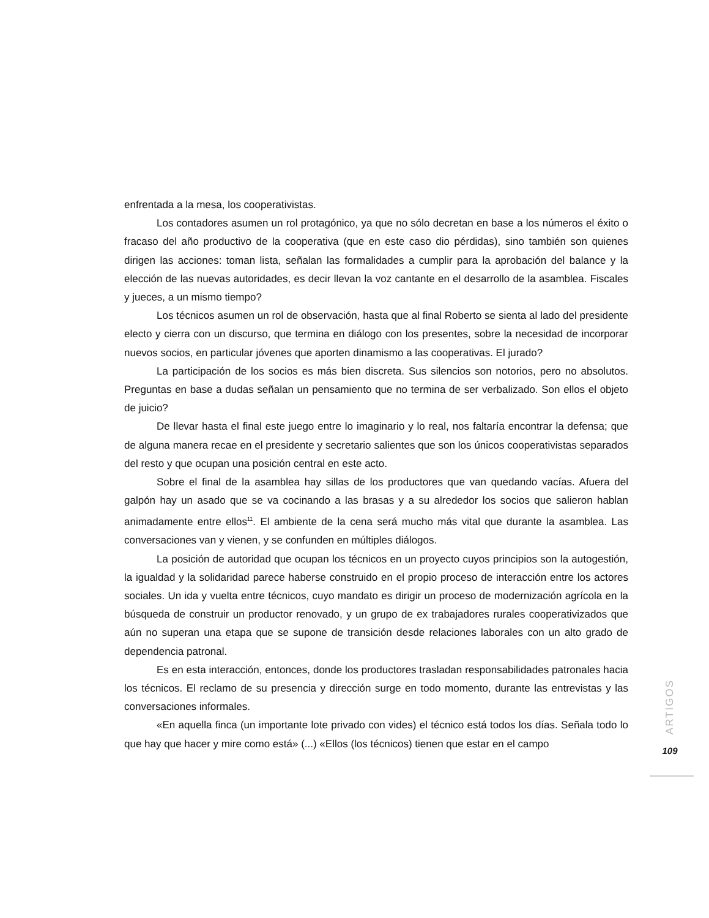enfrentada a la mesa, los cooperativistas.
Los contadores asumen un rol protagónico, ya que no sólo decretan en base a los números el éxito o fracaso del año productivo de la cooperativa (que en este caso dio pérdidas), sino también son quienes dirigen las acciones: toman lista, señalan las formalidades a cumplir para la aprobación del balance y la elección de las nuevas autoridades, es decir llevan la voz cantante en el desarrollo de la asamblea. Fiscales y jueces, a un mismo tiempo?
Los técnicos asumen un rol de observación, hasta que al final Roberto se sienta al lado del presidente electo y cierra con un discurso, que termina en diálogo con los presentes, sobre la necesidad de incorporar nuevos socios, en particular jóvenes que aporten dinamismo a las cooperativas. El jurado?
La participación de los socios es más bien discreta. Sus silencios son notorios, pero no absolutos. Preguntas en base a dudas señalan un pensamiento que no termina de ser verbalizado. Son ellos el objeto de juicio?
De llevar hasta el final este juego entre lo imaginario y lo real, nos faltaría encontrar la defensa; que de alguna manera recae en el presidente y secretario salientes que son los únicos cooperativistas separados del resto y que ocupan una posición central en este acto.
Sobre el final de la asamblea hay sillas de los productores que van quedando vacías. Afuera del galpón hay un asado que se va cocinando a las brasas y a su alrededor los socios que salieron hablan animadamente entre ellos<sup>11</sup>. El ambiente de la cena será mucho más vital que durante la asamblea. Las conversaciones van y vienen, y se confunden en múltiples diálogos.
La posición de autoridad que ocupan los técnicos en un proyecto cuyos principios son la autogestión, la igualdad y la solidaridad parece haberse construido en el propio proceso de interacción entre los actores sociales. Un ida y vuelta entre técnicos, cuyo mandato es dirigir un proceso de modernización agrícola en la búsqueda de construir un productor renovado, y un grupo de ex trabajadores rurales cooperativizados que aún no superan una etapa que se supone de transición desde relaciones laborales con un alto grado de dependencia patronal.
Es en esta interacción, entonces, donde los productores trasladan responsabilidades patronales hacia los técnicos. El reclamo de su presencia y dirección surge en todo momento, durante las entrevistas y las conversaciones informales.
«En aquella finca (un importante lote privado con vides) el técnico está todos los días. Señala todo lo que hay que hacer y mire como está» (...) «Ellos (los técnicos) tienen que estar en el campo
ARTIGOS
109